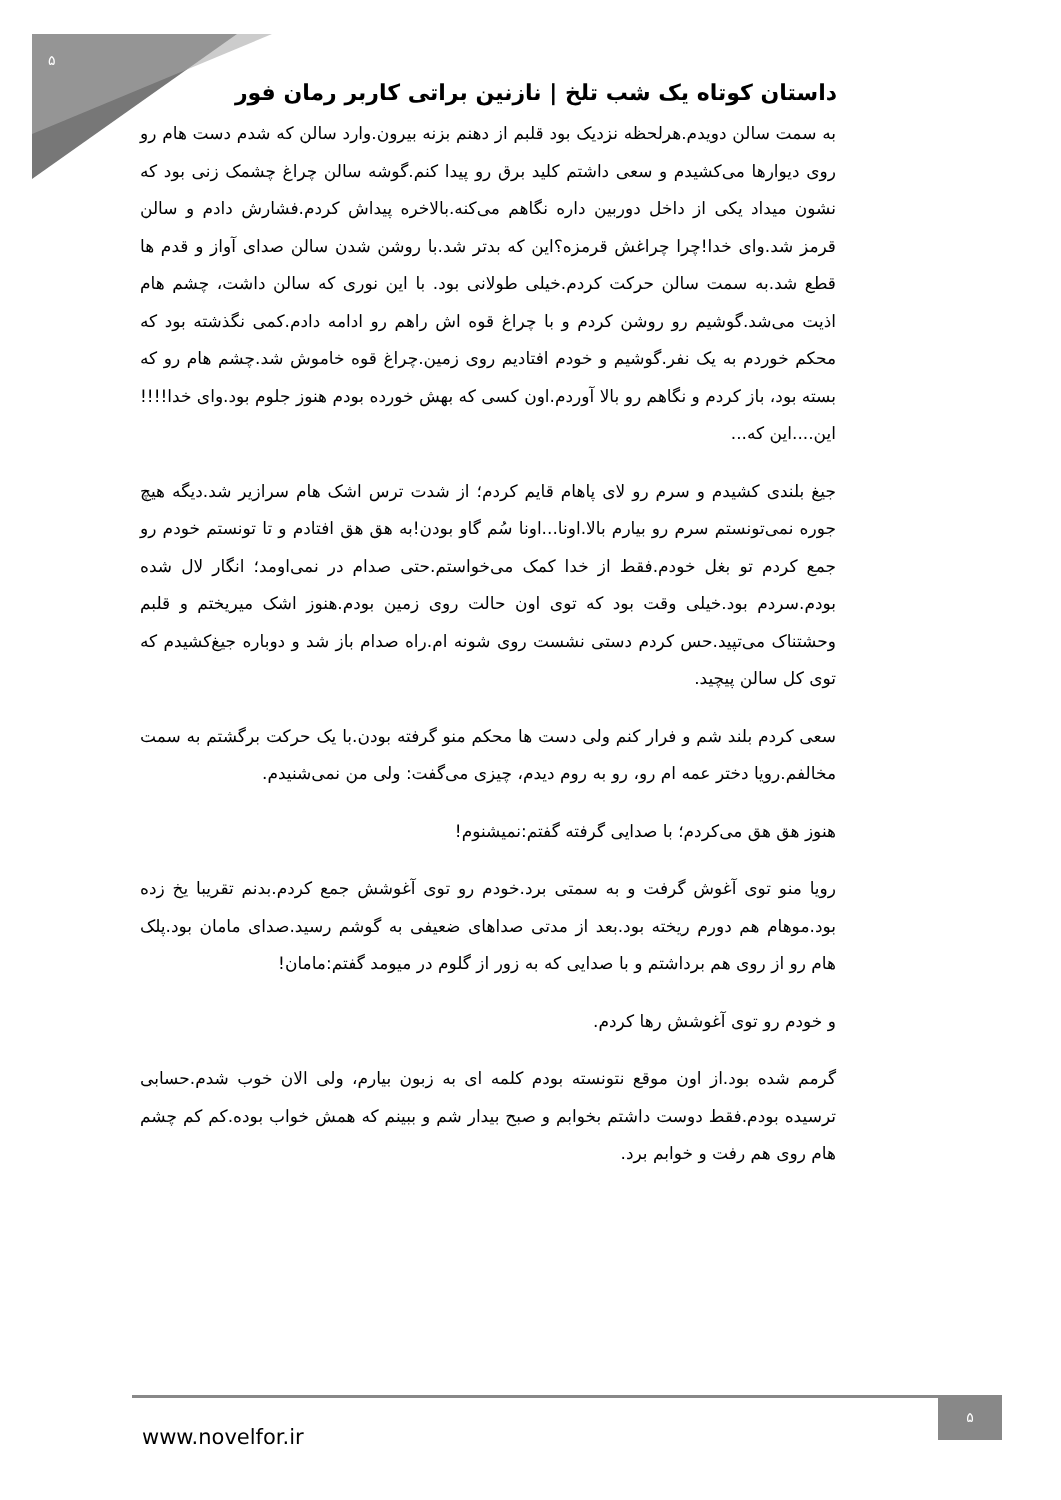۵
داستان کوتاه یک شب تلخ | نازنین براتی کاربر رمان فور
به سمت سالن دویدم.هرلحظه نزدیک بود قلبم از دهنم بزنه بیرون.وارد سالن که شدم دست هام رو روی دیوارها می‌کشیدم و سعی داشتم کلید برق رو پیدا کنم.گوشه سالن چراغ چشمک زنی بود که نشون میداد یکی از داخل دوربین داره نگاهم می‌کنه.بالاخره پیداش کردم.فشارش دادم و سالن قرمز شد.وای خدا!چرا چراغش قرمزه؟این که بدتر شد.با روشن شدن سالن صدای آواز و قدم ها قطع شد.به سمت سالن حرکت کردم.خیلی طولانی بود. با این نوری که سالن داشت، چشم هام اذیت می‌شد.گوشیم رو روشن کردم و با چراغ قوه اش راهم رو ادامه دادم.کمی نگذشته بود که محکم خوردم به یک نفر.گوشیم و خودم افتادیم روی زمین.چراغ قوه خاموش شد.چشم هام رو که بسته بود، باز کردم و نگاهم رو بالا آوردم.اون کسی که بهش خورده بودم هنوز جلوم بود.وای خدا!!!!این....این که...
جیغ بلندی کشیدم و سرم رو لای پاهام قایم کردم؛ از شدت ترس اشک هام سرازیر شد.دیگه هیچ جوره نمی‌تونستم سرم رو بیارم بالا.اونا...اونا سُم گاو بودن!به هق هق افتادم و تا تونستم خودم رو جمع کردم تو بغل خودم.فقط از خدا کمک می‌خواستم.حتی صدام در نمی‌اومد؛ انگار لال شده بودم.سردم بود.خیلی وقت بود که توی اون حالت روی زمین بودم.هنوز اشک میریختم و قلبم وحشتناک می‌تپید.حس کردم دستی نشست روی شونه ام.راه صدام باز شد و دوباره جیغ‌کشیدم که توی کل سالن پیچید.
سعی کردم بلند شم و فرار کنم ولی دست ها محکم منو گرفته بودن.با یک حرکت برگشتم به سمت مخالفم.رویا دختر عمه ام رو، رو به روم دیدم، چیزی می‌گفت: ولی من نمی‌شنیدم.
هنوز هق هق می‌کردم؛ با صدایی گرفته گفتم:نمیشنوم!
رویا منو توی آغوش گرفت و به سمتی برد.خودم رو توی آغوشش جمع کردم.بدنم تقریبا یخ زده بود.موهام هم دورم ریخته بود.بعد از مدتی صداهای ضعیفی به گوشم رسید.صدای مامان بود.پلک هام رو از روی هم برداشتم و با صدایی که به زور از گلوم در میومد گفتم:مامان!
و خودم رو توی آغوشش رها کردم.
گرمم شده بود.از اون موقع نتونسته بودم کلمه ای به زبون بیارم، ولی الان خوب شدم.حسابی ترسیده بودم.فقط دوست داشتم بخوابم و صبح بیدار شم و ببینم که همش خواب بوده.کم کم چشم هام روی هم رفت و خوابم برد.
www.novelfor.ir
۵